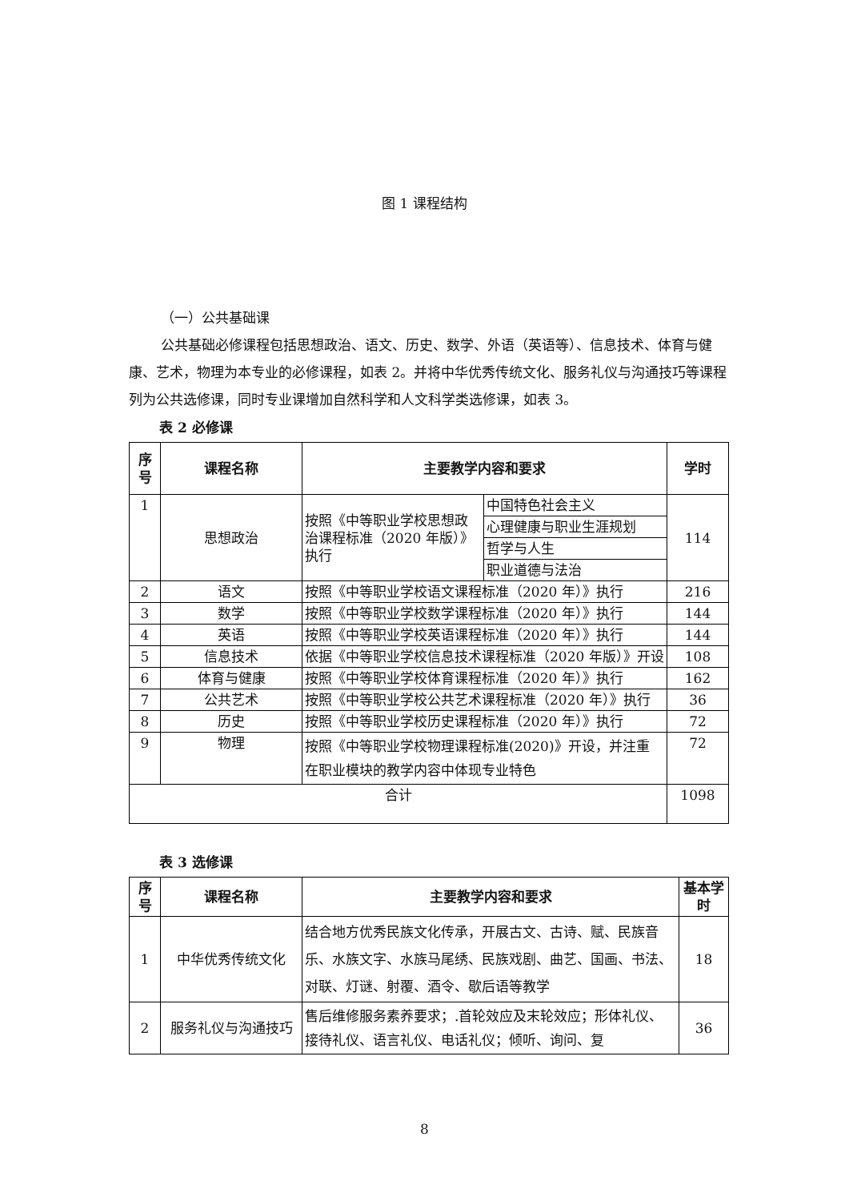图 1 课程结构
（一）公共基础课
公共基础必修课程包括思想政治、语文、历史、数学、外语（英语等）、信息技术、体育与健康、艺术，物理为本专业的必修课程，如表 2。并将中华优秀传统文化、服务礼仪与沟通技巧等课程列为公共选修课，同时专业课增加自然科学和人文科学类选修课，如表 3。
表 2 必修课
| 序号 | 课程名称 | 主要教学内容和要求 | | 学时 |
| --- | --- | --- | --- | --- |
| 1 | 思想政治 | 按照《中等职业学校思想政治课程标准（2020 年版）》执行 | 中国特色社会主义 | 114 |
| | | | 心理健康与职业生涯规划 | |
| | | | 哲学与人生 | |
| | | | 职业道德与法治 | |
| 2 | 语文 | 按照《中等职业学校语文课程标准（2020 年）》执行 | | 216 |
| 3 | 数学 | 按照《中等职业学校数学课程标准（2020 年）》执行 | | 144 |
| 4 | 英语 | 按照《中等职业学校英语课程标准（2020 年）》执行 | | 144 |
| 5 | 信息技术 | 依据《中等职业学校信息技术课程标准（2020 年版）》开设 | | 108 |
| 6 | 体育与健康 | 按照《中等职业学校体育课程标准（2020 年）》执行 | | 162 |
| 7 | 公共艺术 | 按照《中等职业学校公共艺术课程标准（2020 年）》执行 | | 36 |
| 8 | 历史 | 按照《中等职业学校历史课程标准（2020 年）》执行 | | 72 |
| 9 | 物理 | 按照《中等职业学校物理课程标准(2020)》开设，并注重 在职业模块的教学内容中体现专业特色 | | 72 |
| 合计 | | | | 1098 |
表 3 选修课
| 序号 | 课程名称 | 主要教学内容和要求 | 基本学时 |
| --- | --- | --- | --- |
| 1 | 中华优秀传统文化 | 结合地方优秀民族文化传承，开展古文、古诗、赋、民族音乐、水族文字、水族马尾绣、民族戏剧、曲艺、国画、书法、对联、灯谜、射覆、酒令、歇后语等教学 | 18 |
| 2 | 服务礼仪与沟通技巧 | 售后维修服务素养要求；.首轮效应及末轮效应；形体礼仪、接待礼仪、语言礼仪、电话礼仪；倾听、询问、复 | 36 |
8